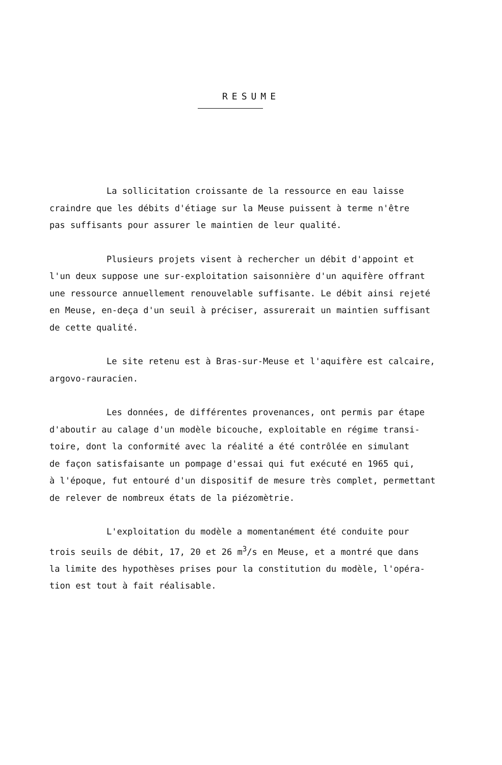RESUME
La sollicitation croissante de la ressource en eau laisse
craindre que les débits d'étiage sur la Meuse puissent à terme n'être
pas suffisants pour assurer le maintien de leur qualité.
Plusieurs projets visent à rechercher un débit d'appoint et
l'un deux suppose une sur-exploitation saisonnière d'un aquifère offrant
une ressource annuellement renouvelable suffisante. Le débit ainsi rejeté
en Meuse, en-deça d'un seuil à préciser, assurerait un maintien suffisant
de cette qualité.
Le site retenu est à Bras-sur-Meuse et l'aquifère est calcaire,
argovo-rauracien.
Les données, de différentes provenances, ont permis par étape
d'aboutir au calage d'un modèle bicouche, exploitable en régime transi-
toire, dont la conformité avec la réalité a été contrôlée en simulant
de façon satisfaisante un pompage d'essai qui fut exécuté en 1965 qui,
à l'époque, fut entouré d'un dispositif de mesure très complet, permettant
de relever de nombreux états de la piézomètrie.
L'exploitation du modèle a momentanément été conduite pour
trois seuils de débit, 17, 20 et 26 m<sup>3</sup>/s en Meuse, et a montré que dans
la limite des hypothèses prises pour la constitution du modèle, l'opéra-
tion est tout à fait réalisable.